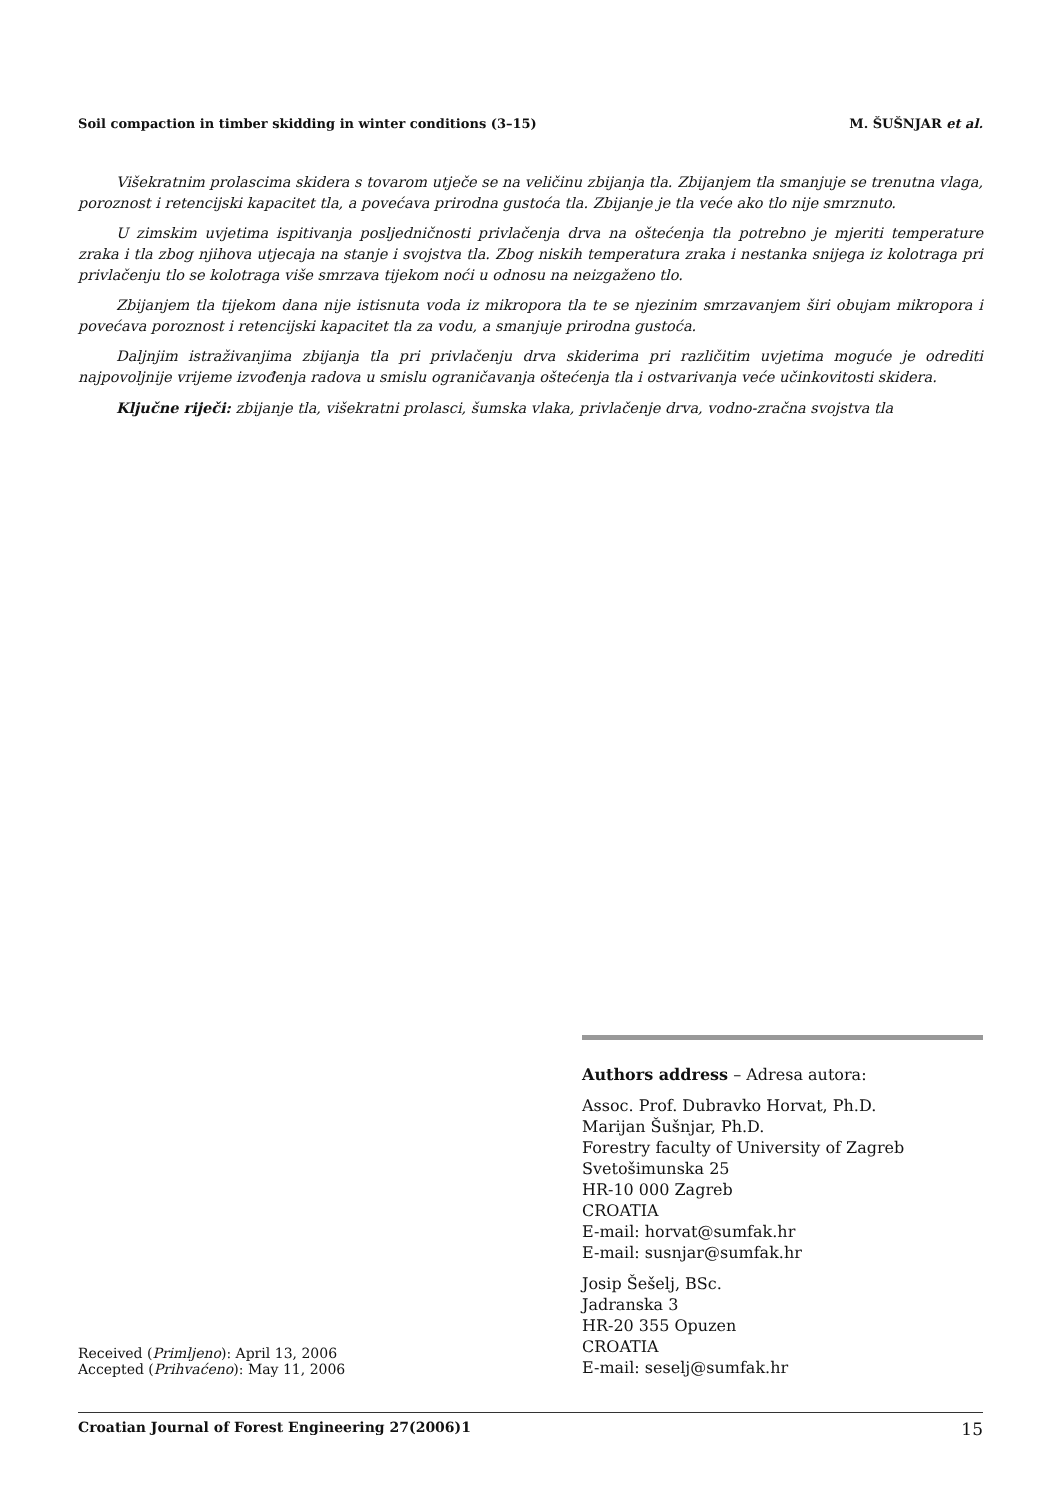Soil compaction in timber skidding in winter conditions (3–15) M. ŠUŠNJAR et al.
Višekratnim prolascima skidera s tovarom utječe se na veličinu zbijanja tla. Zbijanjem tla smanjuje se trenutna vlaga, poroznost i retencijski kapacitet tla, a povećava prirodna gustoća tla. Zbijanje je tla veće ako tlo nije smrznuto.
U zimskim uvjetima ispitivanja posljedničnosti privlačenja drva na oštećenja tla potrebno je mjeriti temperature zraka i tla zbog njihova utjecaja na stanje i svojstva tla. Zbog niskih temperatura zraka i nestanka snijega iz kolotraga pri privlačenju tlo se kolotraga više smrzava tijekom noći u odnosu na neizgaženo tlo.
Zbijanjem tla tijekom dana nije istisnuta voda iz mikropora tla te se njezinim smrzavanjem širi obujam mikropora i povećava poroznost i retencijski kapacitet tla za vodu, a smanjuje prirodna gustoća.
Daljnjim istraživanjima zbijanja tla pri privlačenju drva skiderima pri različitim uvjetima moguće je odrediti najpovoljnije vrijeme izvođenja radova u smislu ograničavanja oštećenja tla i ostvarivanja veće učinkovitosti skidera.
Ključne riječi: zbijanje tla, višekratni prolasci, šumska vlaka, privlačenje drva, vodno-zračna svojstva tla
Authors address – Adresa autora:
Assoc. Prof. Dubravko Horvat, Ph.D.
Marijan Šušnjar, Ph.D.
Forestry faculty of University of Zagreb
Svetošimunska 25
HR-10 000 Zagreb
CROATIA
E-mail: horvat@sumfak.hr
E-mail: susnjar@sumfak.hr
Josip Šešelj, BSc.
Jadranska 3
HR-20 355 Opuzen
CROATIA
E-mail: seselj@sumfak.hr
Received (Primljeno): April 13, 2006
Accepted (Prihvaćeno): May 11, 2006
Croatian Journal of Forest Engineering 27(2006)1 15